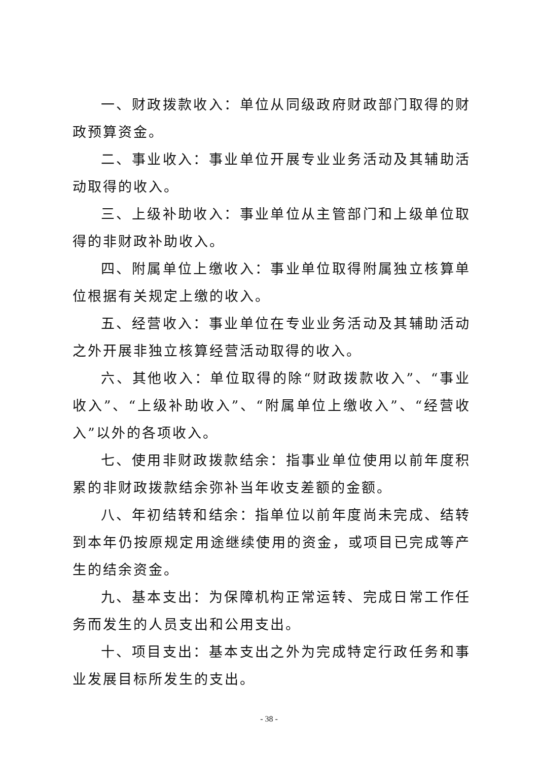一、财政拨款收入：单位从同级政府财政部门取得的财政预算资金。
二、事业收入：事业单位开展专业业务活动及其辅助活动取得的收入。
三、上级补助收入：事业单位从主管部门和上级单位取得的非财政补助收入。
四、附属单位上缴收入：事业单位取得附属独立核算单位根据有关规定上缴的收入。
五、经营收入：事业单位在专业业务活动及其辅助活动之外开展非独立核算经营活动取得的收入。
六、其他收入：单位取得的除“财政拨款收入”、“事业收入”、“上级补助收入”、“附属单位上缴收入”、“经营收入”以外的各项收入。
七、使用非财政拨款结余：指事业单位使用以前年度积累的非财政拨款结余弥补当年收支差额的金额。
八、年初结转和结余：指单位以前年度尚未完成、结转到本年仍按原规定用途继续使用的资金，或项目已完成等产生的结余资金。
九、基本支出：为保障机构正常运转、完成日常工作任务而发生的人员支出和公用支出。
十、项目支出：基本支出之外为完成特定行政任务和事业发展目标所发生的支出。
- 38 -